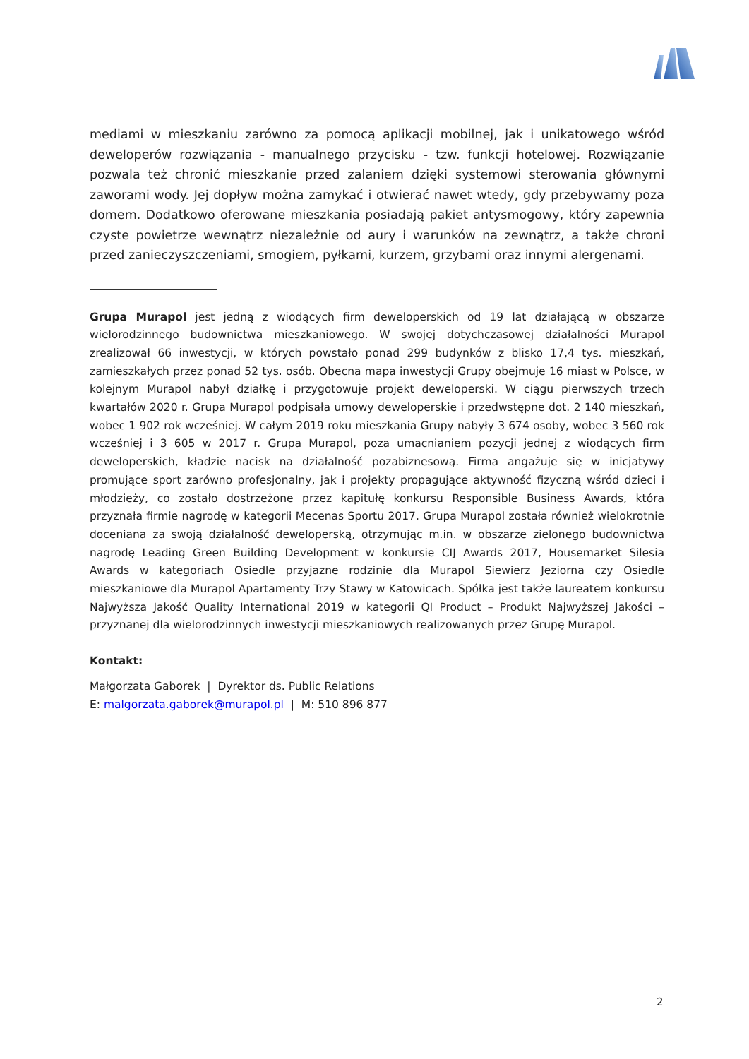mediami w mieszkaniu zarówno za pomocą aplikacji mobilnej, jak i unikatowego wśród deweloperów rozwiązania - manualnego przycisku - tzw. funkcji hotelowej. Rozwiązanie pozwala też chronić mieszkanie przed zalaniem dzięki systemowi sterowania głównymi zaworami wody. Jej dopływ można zamykać i otwierać nawet wtedy, gdy przebywamy poza domem. Dodatkowo oferowane mieszkania posiadają pakiet antysmogowy, który zapewnia czyste powietrze wewnątrz niezależnie od aury i warunków na zewnątrz, a także chroni przed zanieczyszczeniami, smogiem, pyłkami, kurzem, grzybami oraz innymi alergenami.
Grupa Murapol jest jedną z wiodących firm deweloperskich od 19 lat działającą w obszarze wielorodzinnego budownictwa mieszkaniowego. W swojej dotychczasowej działalności Murapol zrealizował 66 inwestycji, w których powstało ponad 299 budynków z blisko 17,4 tys. mieszkań, zamieszkałych przez ponad 52 tys. osób. Obecna mapa inwestycji Grupy obejmuje 16 miast w Polsce, w kolejnym Murapol nabył działkę i przygotowuje projekt deweloperski. W ciągu pierwszych trzech kwartałów 2020 r. Grupa Murapol podpisała umowy deweloperskie i przedwstępne dot. 2 140 mieszkań, wobec 1 902 rok wcześniej. W całym 2019 roku mieszkania Grupy nabyły 3 674 osoby, wobec 3 560 rok wcześniej i 3 605 w 2017 r. Grupa Murapol, poza umacnianiem pozycji jednej z wiodących firm deweloperskich, kładzie nacisk na działalność pozabiznesową. Firma angażuje się w inicjatywy promujące sport zarówno profesjonalny, jak i projekty propagujące aktywność fizyczną wśród dzieci i młodzieży, co zostało dostrzeżone przez kapitułę konkursu Responsible Business Awards, która przyznała firmie nagrodę w kategorii Mecenas Sportu 2017. Grupa Murapol została również wielokrotnie doceniana za swoją działalność deweloperską, otrzymując m.in. w obszarze zielonego budownictwa nagrodę Leading Green Building Development w konkursie CIJ Awards 2017, Housemarket Silesia Awards w kategoriach Osiedle przyjazne rodzinie dla Murapol Siewierz Jeziorna czy Osiedle mieszkaniowe dla Murapol Apartamenty Trzy Stawy w Katowicach. Spółka jest także laureatem konkursu Najwyższa Jakość Quality International 2019 w kategorii QI Product – Produkt Najwyższej Jakości – przyznanej dla wielorodzinnych inwestycji mieszkaniowych realizowanych przez Grupę Murapol.
Kontakt:
Małgorzata Gaborek | Dyrektor ds. Public Relations
E: malgorzata.gaborek@murapol.pl | M: 510 896 877
2